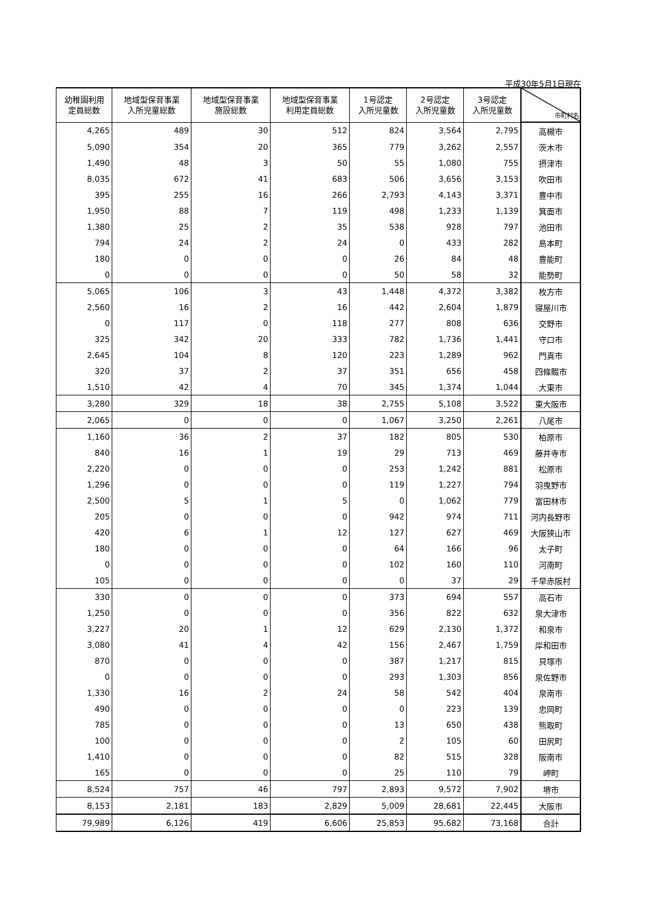平成30年5月1日現在
| 幼稚園利用 定員総数 | 地域型保育事業 入所児童総数 | 地域型保育事業 施設総数 | 地域型保育事業 利用定員総数 | 1号認定 入所児童数 | 2号認定 入所児童数 | 3号認定 入所児童数 | 市町村名 |
| --- | --- | --- | --- | --- | --- | --- | --- |
| 4,265 | 489 | 30 | 512 | 824 | 3,564 | 2,795 | 高槻市 |
| 5,090 | 354 | 20 | 365 | 779 | 3,262 | 2,557 | 茨木市 |
| 1,490 | 48 | 3 | 50 | 55 | 1,080 | 755 | 摂津市 |
| 8,035 | 672 | 41 | 683 | 506 | 3,656 | 3,153 | 吹田市 |
| 395 | 255 | 16 | 266 | 2,793 | 4,143 | 3,371 | 豊中市 |
| 1,950 | 88 | 7 | 119 | 498 | 1,233 | 1,139 | 箕面市 |
| 1,380 | 25 | 2 | 35 | 538 | 928 | 797 | 池田市 |
| 794 | 24 | 2 | 24 | 0 | 433 | 282 | 島本町 |
| 180 | 0 | 0 | 0 | 26 | 84 | 48 | 豊能町 |
| 0 | 0 | 0 | 0 | 50 | 58 | 32 | 能勢町 |
| 5,065 | 106 | 3 | 43 | 1,448 | 4,372 | 3,382 | 枚方市 |
| 2,560 | 16 | 2 | 16 | 442 | 2,604 | 1,879 | 寝屋川市 |
| 0 | 117 | 0 | 118 | 277 | 808 | 636 | 交野市 |
| 325 | 342 | 20 | 333 | 782 | 1,736 | 1,441 | 守口市 |
| 2,645 | 104 | 8 | 120 | 223 | 1,289 | 962 | 門真市 |
| 320 | 37 | 2 | 37 | 351 | 656 | 458 | 四條畷市 |
| 1,510 | 42 | 4 | 70 | 345 | 1,374 | 1,044 | 大東市 |
| 3,280 | 329 | 18 | 38 | 2,755 | 5,108 | 3,522 | 東大阪市 |
| 2,065 | 0 | 0 | 0 | 1,067 | 3,250 | 2,261 | 八尾市 |
| 1,160 | 36 | 2 | 37 | 182 | 805 | 530 | 柏原市 |
| 840 | 16 | 1 | 19 | 29 | 713 | 469 | 藤井寺市 |
| 2,220 | 0 | 0 | 0 | 253 | 1,242 | 881 | 松原市 |
| 1,296 | 0 | 0 | 0 | 119 | 1,227 | 794 | 羽曳野市 |
| 2,500 | 5 | 1 | 5 | 0 | 1,062 | 779 | 富田林市 |
| 205 | 0 | 0 | 0 | 942 | 974 | 711 | 河内長野市 |
| 420 | 6 | 1 | 12 | 127 | 627 | 469 | 大阪狭山市 |
| 180 | 0 | 0 | 0 | 64 | 166 | 96 | 太子町 |
| 0 | 0 | 0 | 0 | 102 | 160 | 110 | 河南町 |
| 105 | 0 | 0 | 0 | 0 | 37 | 29 | 千早赤阪村 |
| 330 | 0 | 0 | 0 | 373 | 694 | 557 | 高石市 |
| 1,250 | 0 | 0 | 0 | 356 | 822 | 632 | 泉大津市 |
| 3,227 | 20 | 1 | 12 | 629 | 2,130 | 1,372 | 和泉市 |
| 3,080 | 41 | 4 | 42 | 156 | 2,467 | 1,759 | 岸和田市 |
| 870 | 0 | 0 | 0 | 387 | 1,217 | 815 | 貝塚市 |
| 0 | 0 | 0 | 0 | 293 | 1,303 | 856 | 泉佐野市 |
| 1,330 | 16 | 2 | 24 | 58 | 542 | 404 | 泉南市 |
| 490 | 0 | 0 | 0 | 0 | 223 | 139 | 忠岡町 |
| 785 | 0 | 0 | 0 | 13 | 650 | 438 | 熊取町 |
| 100 | 0 | 0 | 0 | 2 | 105 | 60 | 田尻町 |
| 1,410 | 0 | 0 | 0 | 82 | 515 | 328 | 阪南市 |
| 165 | 0 | 0 | 0 | 25 | 110 | 79 | 岬町 |
| 8,524 | 757 | 46 | 797 | 2,893 | 9,572 | 7,902 | 堺市 |
| 8,153 | 2,181 | 183 | 2,829 | 5,009 | 28,681 | 22,445 | 大阪市 |
| 79,989 | 6,126 | 419 | 6,606 | 25,853 | 95,682 | 73,168 | 合計 |